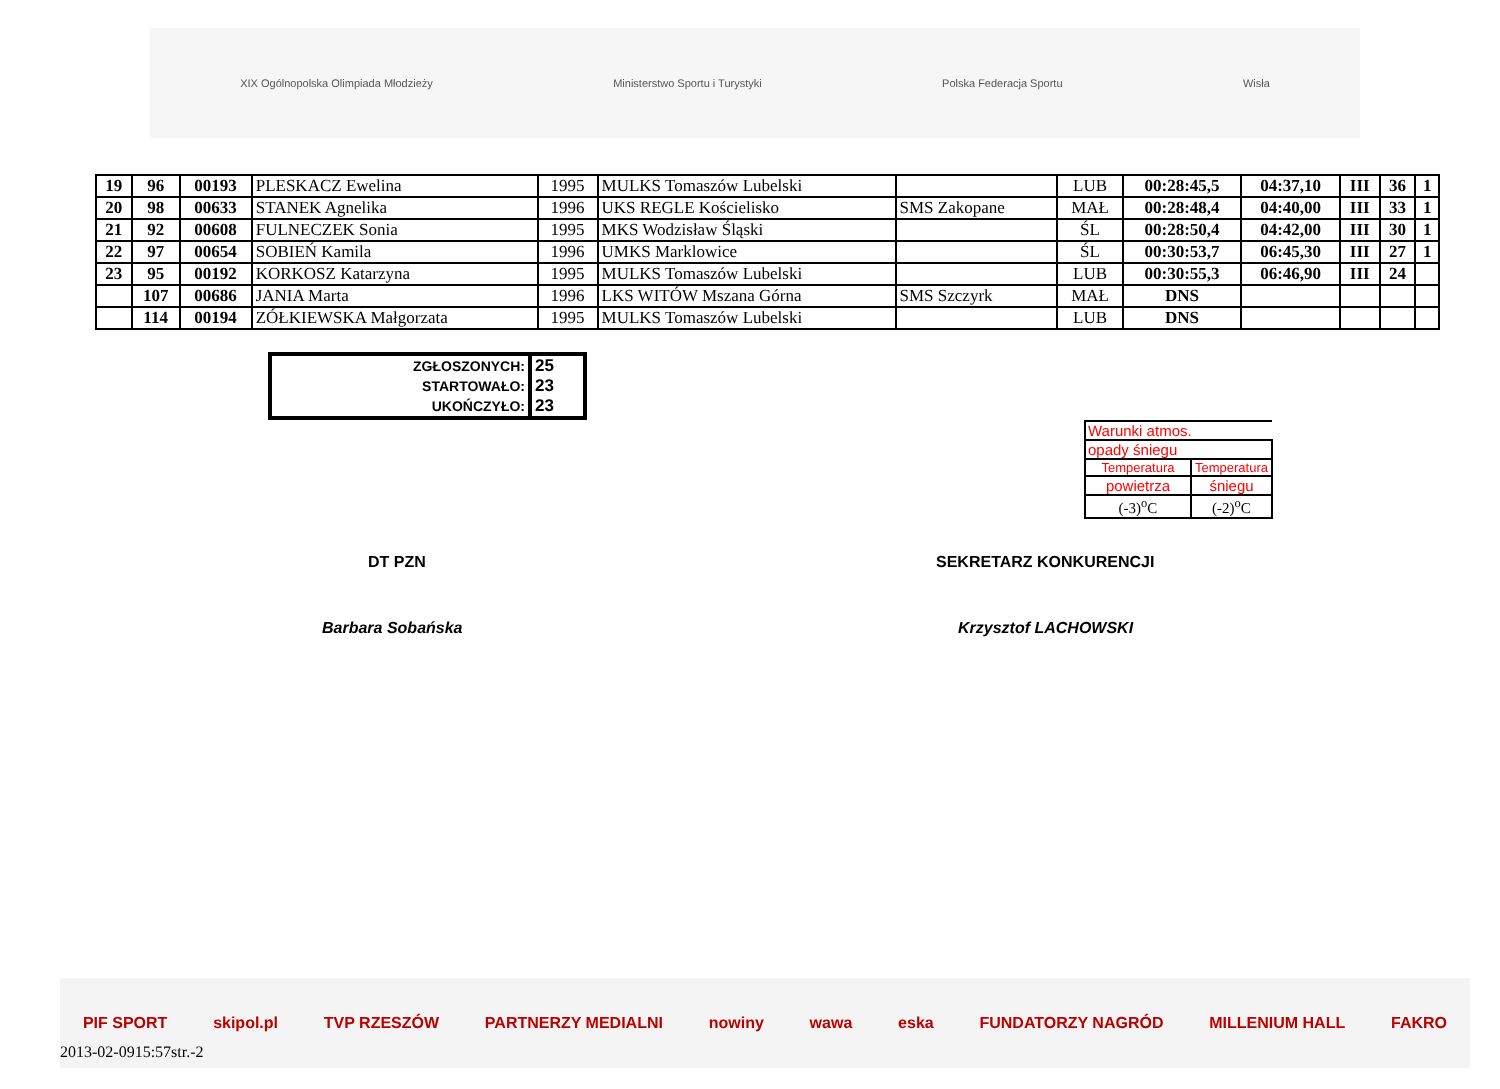XIX Ogólnopolska Olimpiada Młodzieży Ministerstwo Sportu i Turystyki Polska Federacja Sportu Wisła
| 19 | 96 | 00193 | PLESKACZ Ewelina | 1995 | MULKS Tomaszów Lubelski | | LUB | 00:28:45,5 | 04:37,10 | III | 36 | 1 |
| 20 | 98 | 00633 | STANEK Agnelika | 1996 | UKS REGLE Kościelisko | SMS Zakopane | MAŁ | 00:28:48,4 | 04:40,00 | III | 33 | 1 |
| 21 | 92 | 00608 | FULNECZEK Sonia | 1995 | MKS Wodzisław Śląski | | ŚL | 00:28:50,4 | 04:42,00 | III | 30 | 1 |
| 22 | 97 | 00654 | SOBIEŃ Kamila | 1996 | UMKS Marklowice | | ŚL | 00:30:53,7 | 06:45,30 | III | 27 | 1 |
| 23 | 95 | 00192 | KORKOSZ Katarzyna | 1995 | MULKS Tomaszów Lubelski | | LUB | 00:30:55,3 | 06:46,90 | III | 24 | |
| | 107 | 00686 | JANIA Marta | 1996 | LKS WITÓW Mszana Górna | SMS Szczyrk | MAŁ | DNS | | | | |
| | 114 | 00194 | ZÓŁKIEWSKA Małgorzata | 1995 | MULKS Tomaszów Lubelski | | LUB | DNS | | | | |
| ZGŁOSZONYCH: | 25 |
| STARTOWAŁO: | 23 |
| UKOŃCZYŁO: | 23 |
| Warunki atmos. | |
| opady śniegu | |
| Temperatura | Temperatura |
| powietrza | śniegu |
| (-3)<sup>o</sup>C | (-2)<sup>o</sup>C |
DT PZN SEKRETARZ KONKURENCJI
Barbara Sobańska Krzysztof LACHOWSKI
PIF SPORT skipol.pl TVP RZESZÓW PARTNERZY MEDIALNI nowiny wawa eska FUNDATORZY NAGRÓD MILLENIUM HALL FAKRO
2013-02-0915:57str.-2